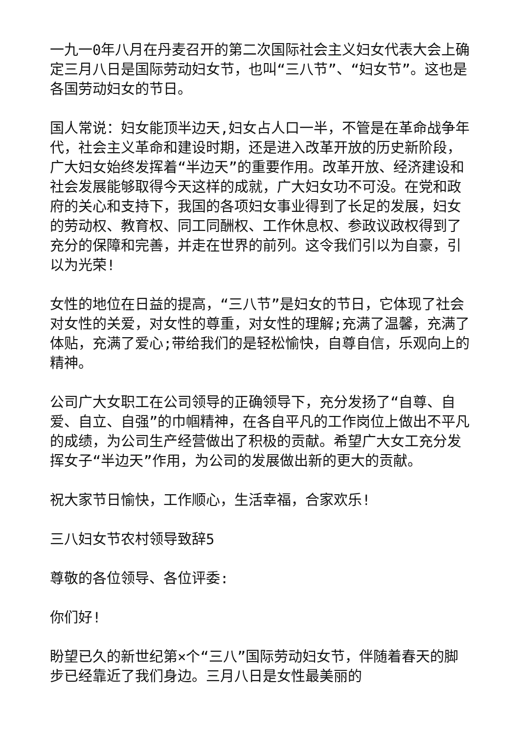一九一0年八月在丹麦召开的第二次国际社会主义妇女代表大会上确定三月八日是国际劳动妇女节，也叫“三八节”、“妇女节”。这也是各国劳动妇女的节日。
国人常说：妇女能顶半边天,妇女占人口一半，不管是在革命战争年代，社会主义革命和建设时期，还是进入改革开放的历史新阶段，广大妇女始终发挥着“半边天”的重要作用。改革开放、经济建设和社会发展能够取得今天这样的成就，广大妇女功不可没。在党和政府的关心和支持下，我国的各项妇女事业得到了长足的发展，妇女的劳动权、教育权、同工同酬权、工作休息权、参政议政权得到了充分的保障和完善，并走在世界的前列。这令我们引以为自豪，引以为光荣!
女性的地位在日益的提高，“三八节”是妇女的节日，它体现了社会对女性的关爱，对女性的尊重，对女性的理解;充满了温馨，充满了体贴，充满了爱心;带给我们的是轻松愉快，自尊自信，乐观向上的精神。
公司广大女职工在公司领导的正确领导下，充分发扬了“自尊、自爱、自立、自强”的巾帼精神，在各自平凡的工作岗位上做出不平凡的成绩，为公司生产经营做出了积极的贡献。希望广大女工充分发挥女子“半边天”作用，为公司的发展做出新的更大的贡献。
祝大家节日愉快，工作顺心，生活幸福，合家欢乐!
三八妇女节农村领导致辞5
尊敬的各位领导、各位评委:
你们好!
盼望已久的新世纪第×个“三八”国际劳动妇女节，伴随着春天的脚步已经靠近了我们身边。三月八日是女性最美丽的